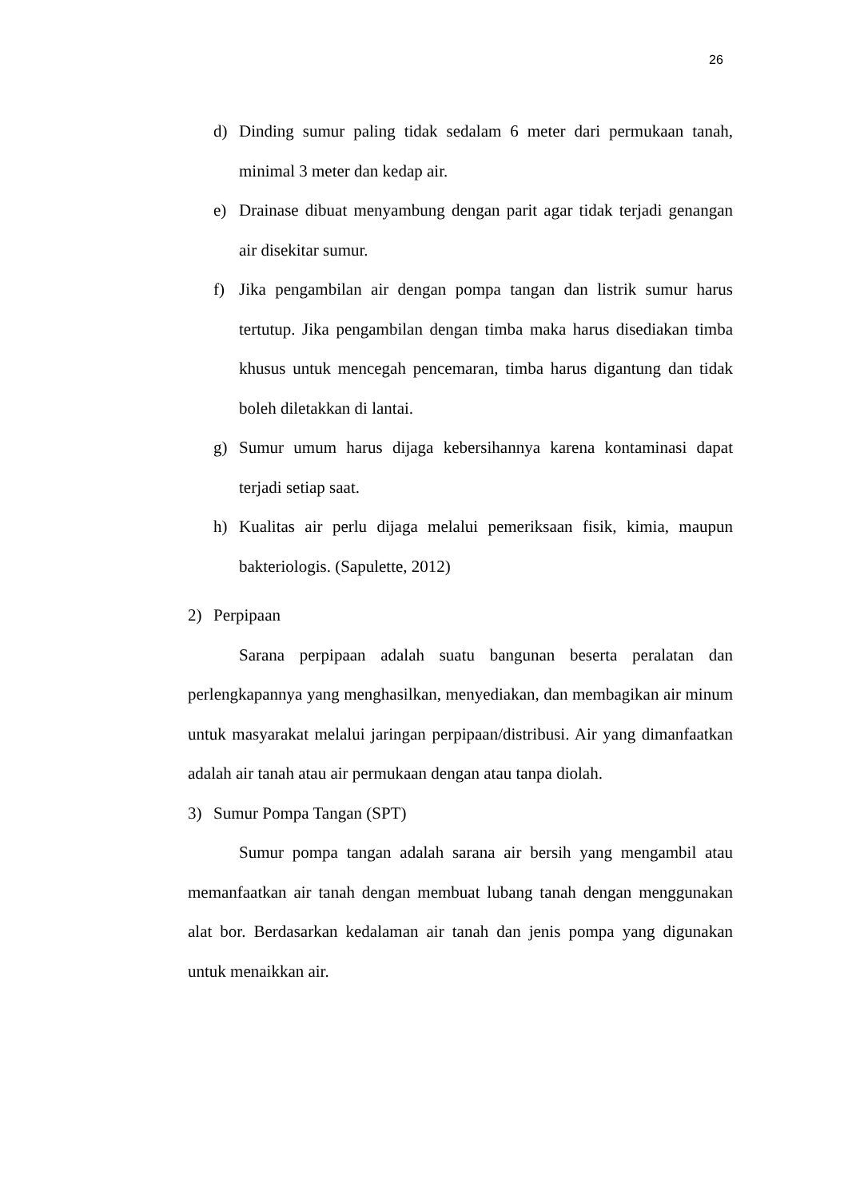26
d) Dinding sumur paling tidak sedalam 6 meter dari permukaan tanah, minimal 3 meter dan kedap air.
e) Drainase dibuat menyambung dengan parit agar tidak terjadi genangan air disekitar sumur.
f) Jika pengambilan air dengan pompa tangan dan listrik sumur harus tertutup. Jika pengambilan dengan timba maka harus disediakan timba khusus untuk mencegah pencemaran, timba harus digantung dan tidak boleh diletakkan di lantai.
g) Sumur umum harus dijaga kebersihannya karena kontaminasi dapat terjadi setiap saat.
h) Kualitas air perlu dijaga melalui pemeriksaan fisik, kimia, maupun bakteriologis. (Sapulette, 2012)
2) Perpipaan
Sarana perpipaan adalah suatu bangunan beserta peralatan dan perlengkapannya yang menghasilkan, menyediakan, dan membagikan air minum untuk masyarakat melalui jaringan perpipaan/distribusi. Air yang dimanfaatkan adalah air tanah atau air permukaan dengan atau tanpa diolah.
3) Sumur Pompa Tangan (SPT)
Sumur pompa tangan adalah sarana air bersih yang mengambil atau memanfaatkan air tanah dengan membuat lubang tanah dengan menggunakan alat bor. Berdasarkan kedalaman air tanah dan jenis pompa yang digunakan untuk menaikkan air.